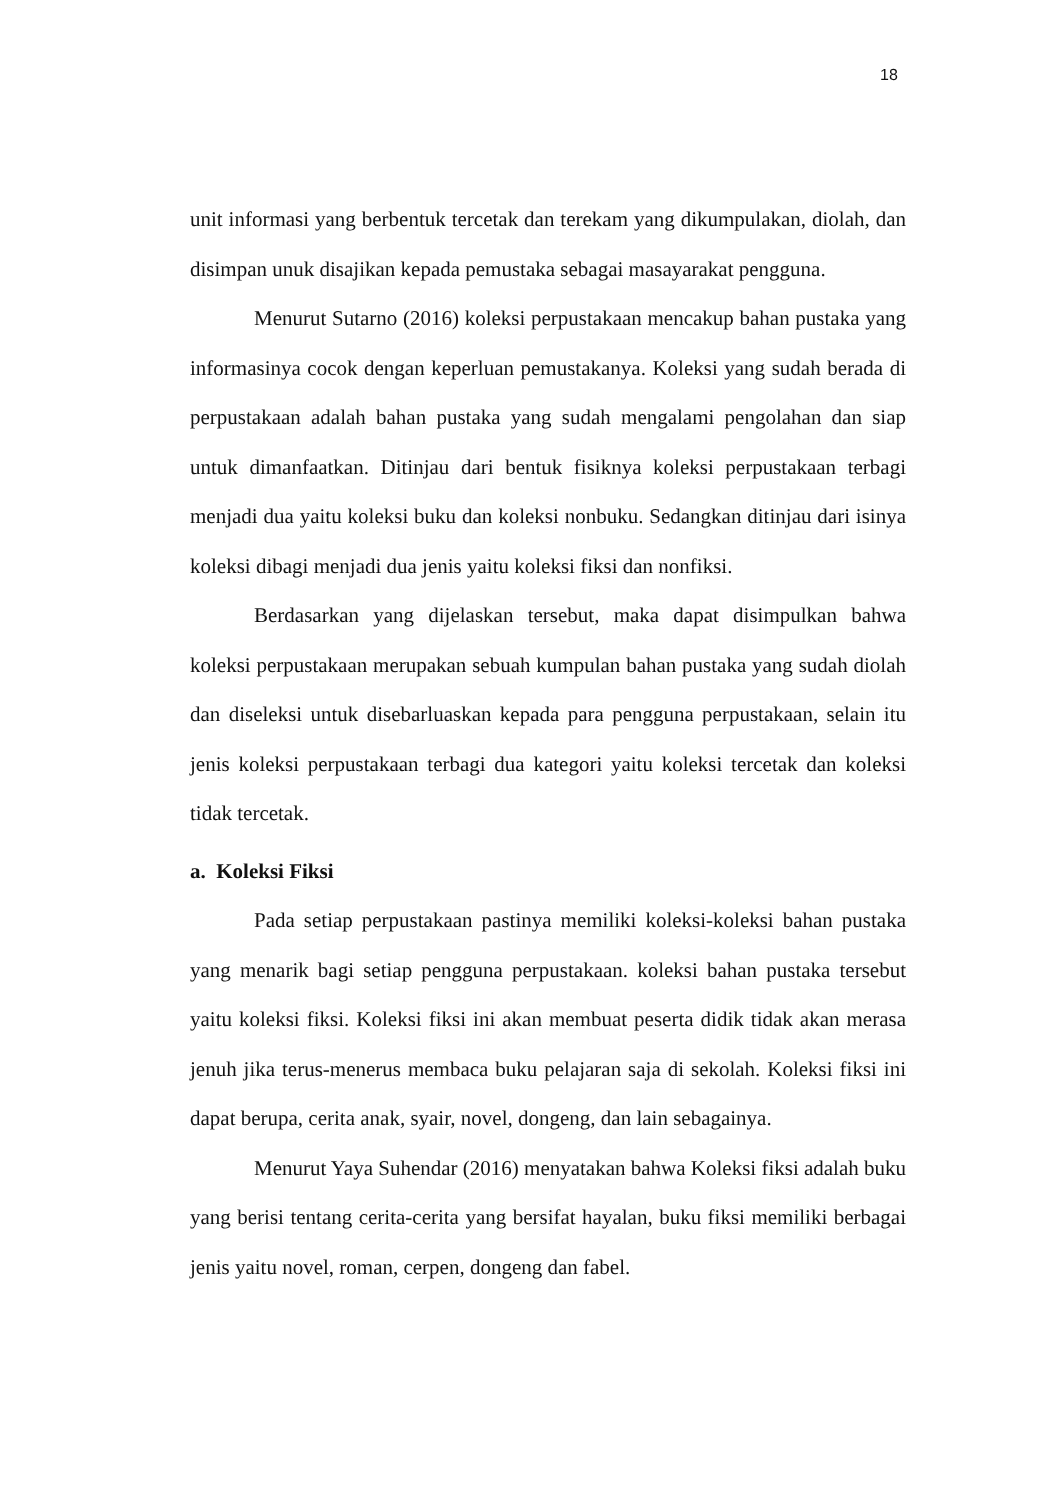18
unit informasi yang berbentuk tercetak dan terekam yang dikumpulakan, diolah, dan disimpan unuk disajikan kepada pemustaka sebagai masayarakat pengguna.
Menurut Sutarno (2016) koleksi perpustakaan mencakup bahan pustaka yang informasinya cocok dengan keperluan pemustakanya. Koleksi yang sudah berada di perpustakaan adalah bahan pustaka yang sudah mengalami pengolahan dan siap untuk dimanfaatkan. Ditinjau dari bentuk fisiknya koleksi perpustakaan terbagi menjadi dua yaitu koleksi buku dan koleksi nonbuku. Sedangkan ditinjau dari isinya koleksi dibagi menjadi dua jenis yaitu koleksi fiksi dan nonfiksi.
Berdasarkan yang dijelaskan tersebut, maka dapat disimpulkan bahwa koleksi perpustakaan merupakan sebuah kumpulan bahan pustaka yang sudah diolah dan diseleksi untuk disebarluaskan kepada para pengguna perpustakaan, selain itu jenis koleksi perpustakaan terbagi dua kategori yaitu koleksi tercetak dan koleksi tidak tercetak.
a. Koleksi Fiksi
Pada setiap perpustakaan pastinya memiliki koleksi-koleksi bahan pustaka yang menarik bagi setiap pengguna perpustakaan. koleksi bahan pustaka tersebut yaitu koleksi fiksi. Koleksi fiksi ini akan membuat peserta didik tidak akan merasa jenuh jika terus-menerus membaca buku pelajaran saja di sekolah. Koleksi fiksi ini dapat berupa, cerita anak, syair, novel, dongeng, dan lain sebagainya.
Menurut Yaya Suhendar (2016) menyatakan bahwa Koleksi fiksi adalah buku yang berisi tentang cerita-cerita yang bersifat hayalan, buku fiksi memiliki berbagai jenis yaitu novel, roman, cerpen, dongeng dan fabel.